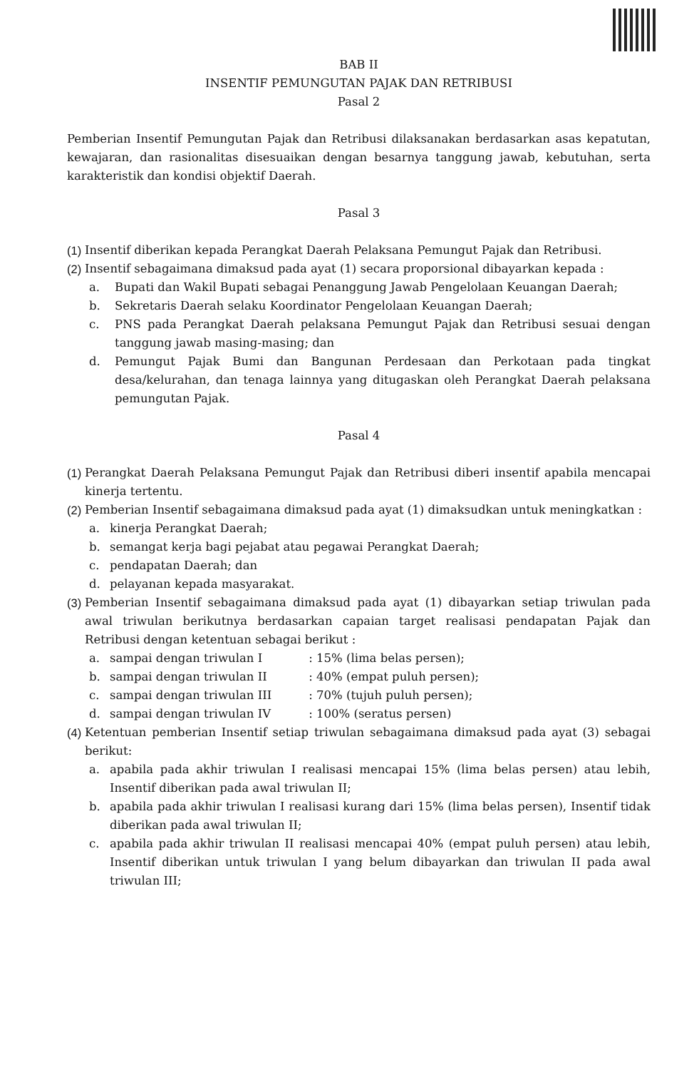BAB II
INSENTIF PEMUNGUTAN PAJAK DAN RETRIBUSI
Pasal 2
Pemberian Insentif Pemungutan Pajak dan Retribusi dilaksanakan berdasarkan asas kepatutan, kewajaran, dan rasionalitas disesuaikan dengan besarnya tanggung jawab, kebutuhan, serta karakteristik dan kondisi objektif Daerah.
Pasal 3
(1) Insentif diberikan kepada Perangkat Daerah Pelaksana Pemungut Pajak dan Retribusi.
(2) Insentif sebagaimana dimaksud pada ayat (1) secara proporsional dibayarkan kepada :
a. Bupati dan Wakil Bupati sebagai Penanggung Jawab Pengelolaan Keuangan Daerah;
b. Sekretaris Daerah selaku Koordinator Pengelolaan Keuangan Daerah;
c. PNS pada Perangkat Daerah pelaksana Pemungut Pajak dan Retribusi sesuai dengan tanggung jawab masing-masing; dan
d. Pemungut Pajak Bumi dan Bangunan Perdesaan dan Perkotaan pada tingkat desa/kelurahan, dan tenaga lainnya yang ditugaskan oleh Perangkat Daerah pelaksana pemungutan Pajak.
Pasal 4
(1) Perangkat Daerah Pelaksana Pemungut Pajak dan Retribusi diberi insentif apabila mencapai kinerja tertentu.
(2) Pemberian Insentif sebagaimana dimaksud pada ayat (1) dimaksudkan untuk meningkatkan :
a. kinerja Perangkat Daerah;
b. semangat kerja bagi pejabat atau pegawai Perangkat Daerah;
c. pendapatan Daerah; dan
d. pelayanan kepada masyarakat.
(3) Pemberian Insentif sebagaimana dimaksud pada ayat (1) dibayarkan setiap triwulan pada awal triwulan berikutnya berdasarkan capaian target realisasi pendapatan Pajak dan Retribusi dengan ketentuan sebagai berikut :
a. sampai dengan triwulan I : 15% (lima belas persen);
b. sampai dengan triwulan II : 40% (empat puluh persen);
c. sampai dengan triwulan III : 70% (tujuh puluh persen);
d. sampai dengan triwulan IV : 100% (seratus persen)
(4) Ketentuan pemberian Insentif setiap triwulan sebagaimana dimaksud pada ayat (3) sebagai berikut:
a. apabila pada akhir triwulan I realisasi mencapai 15% (lima belas persen) atau lebih, Insentif diberikan pada awal triwulan II;
b. apabila pada akhir triwulan I realisasi kurang dari 15% (lima belas persen), Insentif tidak diberikan pada awal triwulan II;
c. apabila pada akhir triwulan II realisasi mencapai 40% (empat puluh persen) atau lebih, Insentif diberikan untuk triwulan I yang belum dibayarkan dan triwulan II pada awal triwulan III;